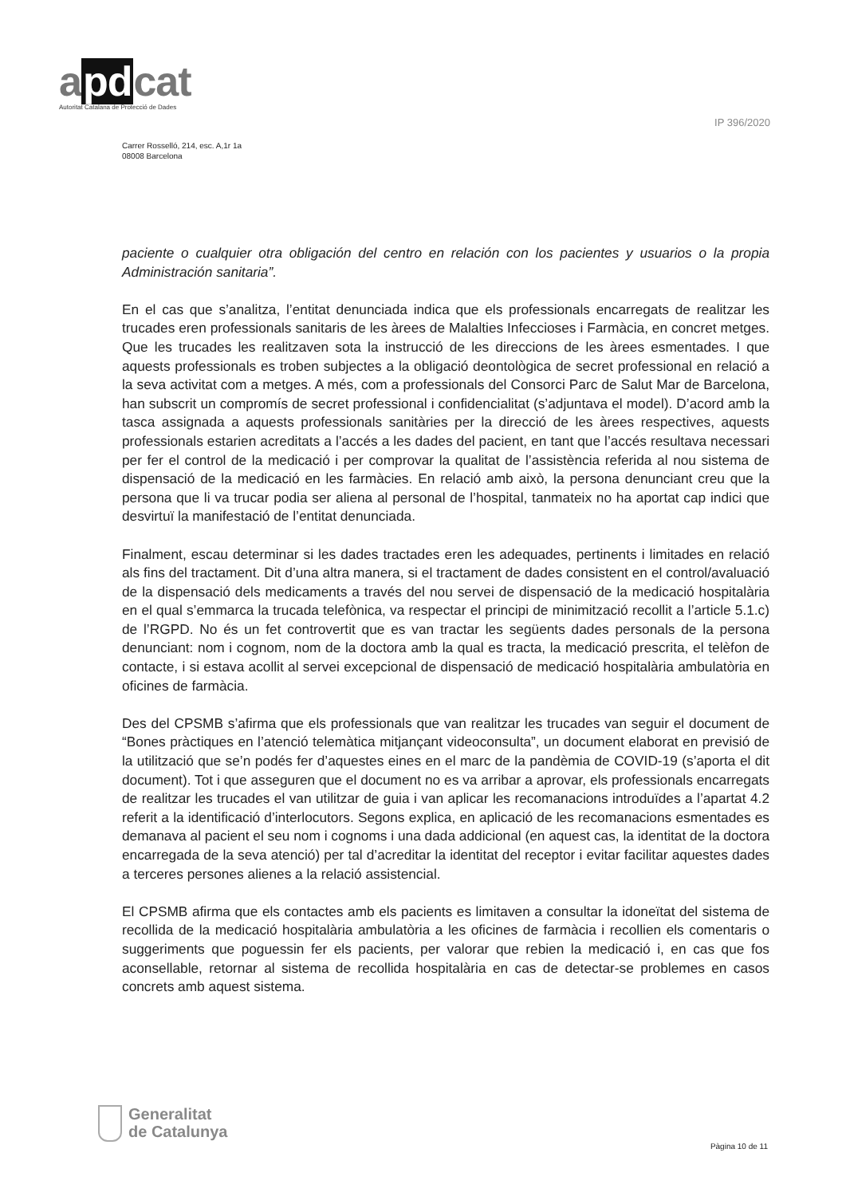apdcat
Autoritat Catalana de Protecció de Dades
IP 396/2020
Carrer Rosselló, 214, esc. A,1r 1a
08008 Barcelona
paciente o cualquier otra obligación del centro en relación con los pacientes y usuarios o la propia Administración sanitaria”.
En el cas que s’analitza, l’entitat denunciada indica que els professionals encarregats de realitzar les trucades eren professionals sanitaris de les àrees de Malalties Infeccioses i Farmàcia, en concret metges. Que les trucades les realitzaven sota la instrucció de les direccions de les àrees esmentades. I que aquests professionals es troben subjectes a la obligació deontològica de secret professional en relació a la seva activitat com a metges. A més, com a professionals del Consorci Parc de Salut Mar de Barcelona, han subscrit un compromís de secret professional i confidencialitat (s’adjuntava el model). D’acord amb la tasca assignada a aquests professionals sanitàries per la direcció de les àrees respectives, aquests professionals estarien acreditats a l’accés a les dades del pacient, en tant que l’accés resultava necessari per fer el control de la medicació i per comprovar la qualitat de l’assistència referida al nou sistema de dispensació de la medicació en les farmàcies. En relació amb això, la persona denunciant creu que la persona que li va trucar podia ser aliena al personal de l’hospital, tanmateix no ha aportat cap indici que desvirtuï la manifestació de l’entitat denunciada.
Finalment, escau determinar si les dades tractades eren les adequades, pertinents i limitades en relació als fins del tractament. Dit d’una altra manera, si el tractament de dades consistent en el control/avaluació de la dispensació dels medicaments a través del nou servei de dispensació de la medicació hospitalària en el qual s’emmarca la trucada telefònica, va respectar el principi de minimització recollit a l’article 5.1.c) de l’RGPD. No és un fet controvertit que es van tractar les següents dades personals de la persona denunciant: nom i cognom, nom de la doctora amb la qual es tracta, la medicació prescrita, el telèfon de contacte, i si estava acollit al servei excepcional de dispensació de medicació hospitalària ambulatòria en oficines de farmàcia.
Des del CPSMB s’afirma que els professionals que van realitzar les trucades van seguir el document de “Bones pràctiques en l’atenció telemàtica mitjançant videoconsulta”, un document elaborat en previsió de la utilització que se’n podés fer d’aquestes eines en el marc de la pandèmia de COVID-19 (s’aporta el dit document). Tot i que asseguren que el document no es va arribar a aprovar, els professionals encarregats de realitzar les trucades el van utilitzar de guia i van aplicar les recomanacions introduïdes a l’apartat 4.2 referit a la identificació d’interlocutors. Segons explica, en aplicació de les recomanacions esmentades es demanava al pacient el seu nom i cognoms i una dada addicional (en aquest cas, la identitat de la doctora encarregada de la seva atenció) per tal d’acreditar la identitat del receptor i evitar facilitar aquestes dades a terceres persones alienes a la relació assistencial.
El CPSMB afirma que els contactes amb els pacients es limitaven a consultar la idoneïtat del sistema de recollida de la medicació hospitalària ambulatòria a les oficines de farmàcia i recollien els comentaris o suggeriments que poguessin fer els pacients, per valorar que rebien la medicació i, en cas que fos aconsellable, retornar al sistema de recollida hospitalària en cas de detectar-se problemes en casos concrets amb aquest sistema.
Generalitat
de Catalunya
Pàgina 10 de 11